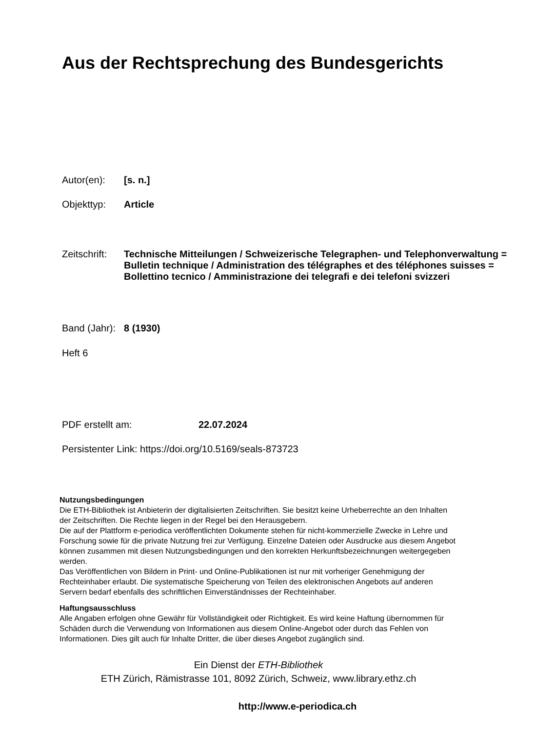Aus der Rechtsprechung des Bundesgerichts
Autor(en): [s. n.]
Objekttyp: Article
Zeitschrift: Technische Mitteilungen / Schweizerische Telegraphen- und Telephonverwaltung = Bulletin technique / Administration des télégraphes et des téléphones suisses = Bollettino tecnico / Amministrazione dei telegrafi e dei telefoni svizzeri
Band (Jahr): 8 (1930)
Heft 6
PDF erstellt am: 22.07.2024
Persistenter Link: https://doi.org/10.5169/seals-873723
Nutzungsbedingungen
Die ETH-Bibliothek ist Anbieterin der digitalisierten Zeitschriften. Sie besitzt keine Urheberrechte an den Inhalten der Zeitschriften. Die Rechte liegen in der Regel bei den Herausgebern.
Die auf der Plattform e-periodica veröffentlichten Dokumente stehen für nicht-kommerzielle Zwecke in Lehre und Forschung sowie für die private Nutzung frei zur Verfügung. Einzelne Dateien oder Ausdrucke aus diesem Angebot können zusammen mit diesen Nutzungsbedingungen und den korrekten Herkunftsbezeichnungen weitergegeben werden.
Das Veröffentlichen von Bildern in Print- und Online-Publikationen ist nur mit vorheriger Genehmigung der Rechteinhaber erlaubt. Die systematische Speicherung von Teilen des elektronischen Angebots auf anderen Servern bedarf ebenfalls des schriftlichen Einverständnisses der Rechteinhaber.
Haftungsausschluss
Alle Angaben erfolgen ohne Gewähr für Vollständigkeit oder Richtigkeit. Es wird keine Haftung übernommen für Schäden durch die Verwendung von Informationen aus diesem Online-Angebot oder durch das Fehlen von Informationen. Dies gilt auch für Inhalte Dritter, die über dieses Angebot zugänglich sind.
Ein Dienst der ETH-Bibliothek
ETH Zürich, Rämistrasse 101, 8092 Zürich, Schweiz, www.library.ethz.ch
http://www.e-periodica.ch